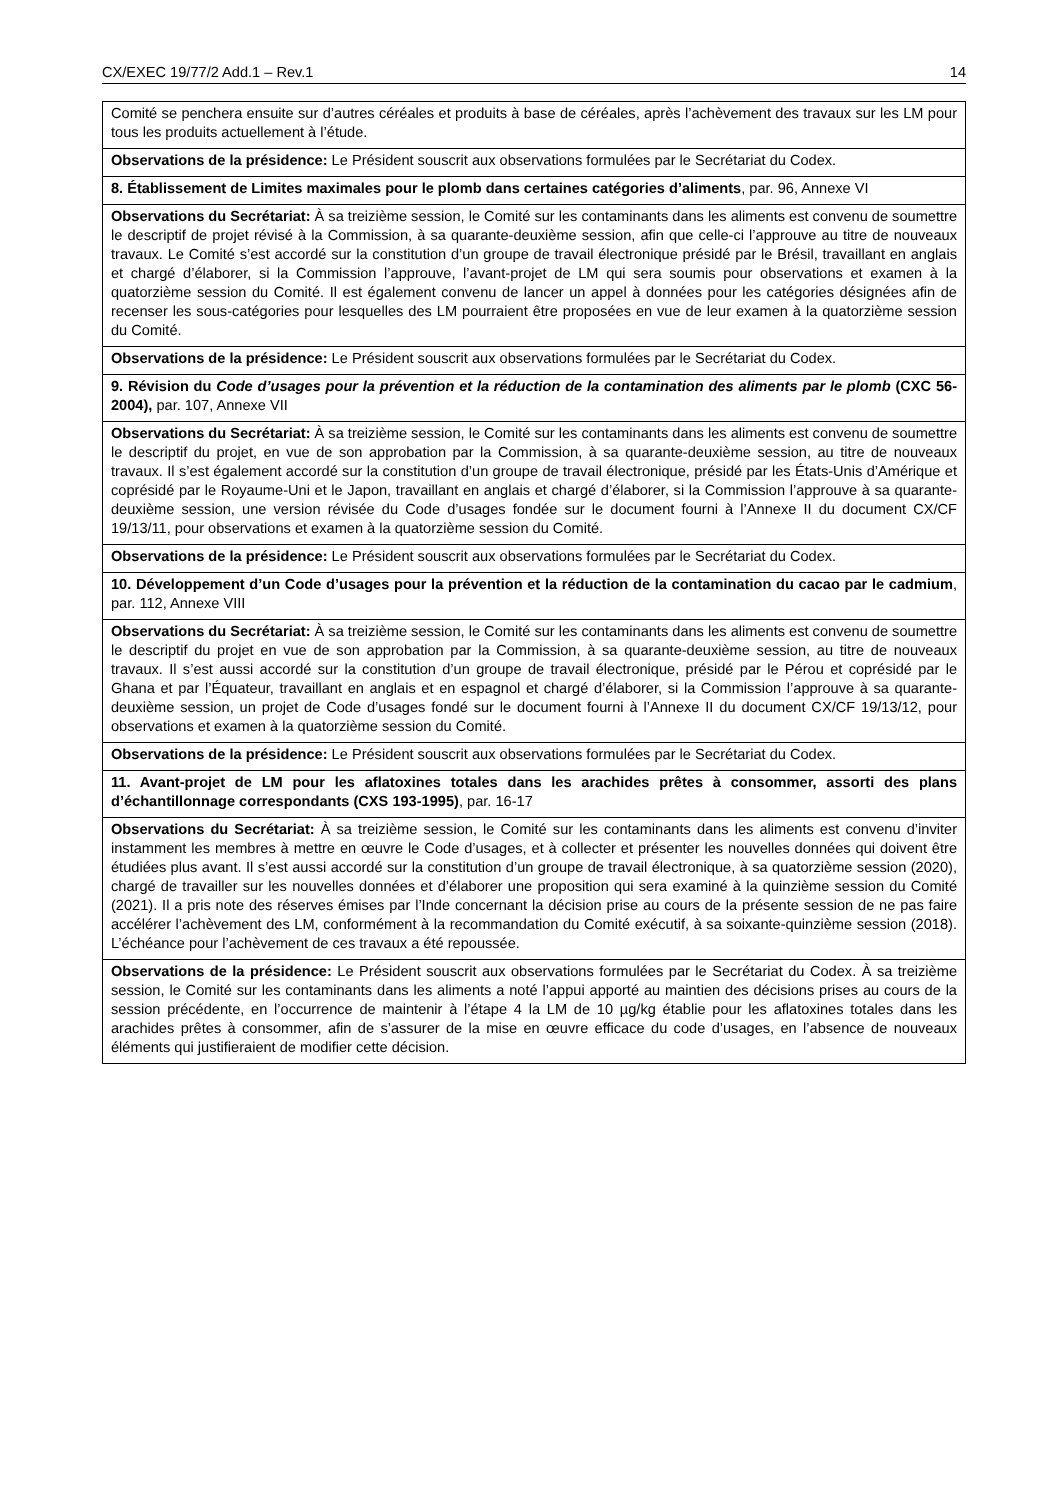CX/EXEC 19/77/2 Add.1 – Rev.1 14
| Comité se penchera ensuite sur d’autres céréales et produits à base de céréales, après l’achèvement des travaux sur les LM pour tous les produits actuellement à l’étude. |
| Observations de la présidence: Le Président souscrit aux observations formulées par le Secrétariat du Codex. |
| 8. Établissement de Limites maximales pour le plomb dans certaines catégories d’aliments , par. 96, Annexe VI |
| Observations du Secrétariat: À sa treizième session, le Comité sur les contaminants dans les aliments est convenu de soumettre le descriptif de projet révisé à la Commission, à sa quarante-deuxième session, afin que celle-ci l’approuve au titre de nouveaux travaux. Le Comité s’est accordé sur la constitution d’un groupe de travail électronique présidé par le Brésil, travaillant en anglais et chargé d’élaborer, si la Commission l’approuve, l’avant-projet de LM qui sera soumis pour observations et examen à la quatorzième session du Comité. Il est également convenu de lancer un appel à données pour les catégories désignées afin de recenser les sous-catégories pour lesquelles des LM pourraient être proposées en vue de leur examen à la quatorzième session du Comité. |
| Observations de la présidence: Le Président souscrit aux observations formulées par le Secrétariat du Codex. |
| 9. Révision du Code d’usages pour la prévention et la réduction de la contamination des aliments par le plomb (CXC 56-2004), par. 107, Annexe VII |
| Observations du Secrétariat: À sa treizième session, le Comité sur les contaminants dans les aliments est convenu de soumettre le descriptif du projet, en vue de son approbation par la Commission, à sa quarante-deuxième session, au titre de nouveaux travaux. Il s’est également accordé sur la constitution d’un groupe de travail électronique, présidé par les États-Unis d’Amérique et coprésidé par le Royaume-Uni et le Japon, travaillant en anglais et chargé d’élaborer, si la Commission l’approuve à sa quarante-deuxième session, une version révisée du Code d’usages fondée sur le document fourni à l’Annexe II du document CX/CF 19/13/11, pour observations et examen à la quatorzième session du Comité. |
| Observations de la présidence: Le Président souscrit aux observations formulées par le Secrétariat du Codex. |
| 10. Développement d’un Code d’usages pour la prévention et la réduction de la contamination du cacao par le cadmium , par. 112, Annexe VIII |
| Observations du Secrétariat: À sa treizième session, le Comité sur les contaminants dans les aliments est convenu de soumettre le descriptif du projet en vue de son approbation par la Commission, à sa quarante-deuxième session, au titre de nouveaux travaux. Il s’est aussi accordé sur la constitution d’un groupe de travail électronique, présidé par le Pérou et coprésidé par le Ghana et par l’Équateur, travaillant en anglais et en espagnol et chargé d’élaborer, si la Commission l’approuve à sa quarante-deuxième session, un projet de Code d’usages fondé sur le document fourni à l’Annexe II du document CX/CF 19/13/12, pour observations et examen à la quatorzième session du Comité. |
| Observations de la présidence: Le Président souscrit aux observations formulées par le Secrétariat du Codex. |
| 11. Avant-projet de LM pour les aflatoxines totales dans les arachides prêtes à consommer, assorti des plans d’échantillonnage correspondants (CXS 193-1995) , par. 16-17 |
| Observations du Secrétariat: À sa treizième session, le Comité sur les contaminants dans les aliments est convenu d’inviter instamment les membres à mettre en œuvre le Code d’usages, et à collecter et présenter les nouvelles données qui doivent être étudiées plus avant. Il s’est aussi accordé sur la constitution d’un groupe de travail électronique, à sa quatorzième session (2020), chargé de travailler sur les nouvelles données et d’élaborer une proposition qui sera examiné à la quinzième session du Comité (2021). Il a pris note des réserves émises par l’Inde concernant la décision prise au cours de la présente session de ne pas faire accélérer l’achèvement des LM, conformément à la recommandation du Comité exécutif, à sa soixante-quinzième session (2018). L’échéance pour l’achèvement de ces travaux a été repoussée. |
| Observations de la présidence: Le Président souscrit aux observations formulées par le Secrétariat du Codex. À sa treizième session, le Comité sur les contaminants dans les aliments a noté l’appui apporté au maintien des décisions prises au cours de la session précédente, en l’occurrence de maintenir à l’étape 4 la LM de 10 µg/kg établie pour les aflatoxines totales dans les arachides prêtes à consommer, afin de s’assurer de la mise en œuvre efficace du code d’usages, en l’absence de nouveaux éléments qui justifieraient de modifier cette décision. |